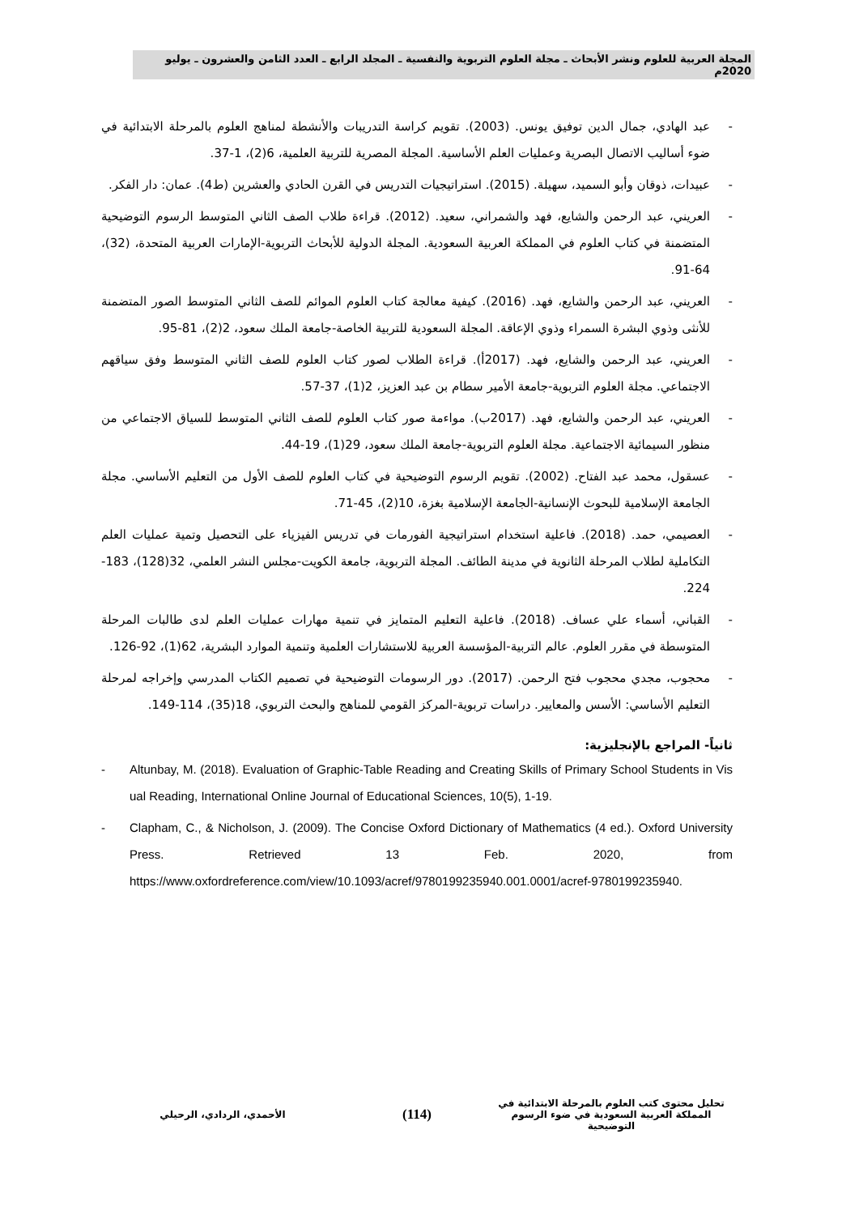المجلة العربية للعلوم ونشر الأبحاث ـ مجلة العلوم التربوية والنفسية ـ المجلد الرابع ـ العدد الثامن والعشرون ـ يوليو 2020م
- عبد الهادي، جمال الدين توفيق يونس. (2003). تقويم كراسة التدريبات والأنشطة لمناهج العلوم بالمرحلة الابتدائية في ضوء أساليب الاتصال البصرية وعمليات العلم الأساسية. المجلة المصرية للتربية العلمية، 6(2)، 1-37.
- عبيدات، ذوقان وأبو السميد، سهيلة. (2015). استراتيجيات التدريس في القرن الحادي والعشرين (ط4). عمان: دار الفكر.
- العريني، عبد الرحمن والشايع، فهد والشمراني، سعيد. (2012). قراءة طلاب الصف الثاني المتوسط الرسوم التوضيحية المتضمنة في كتاب العلوم في المملكة العربية السعودية. المجلة الدولية للأبحاث التربوية-الإمارات العربية المتحدة، (32)، 64-91.
- العريني، عبد الرحمن والشايع، فهد. (2016). كيفية معالجة كتاب العلوم الموائم للصف الثاني المتوسط الصور المتضمنة للأنثى وذوي البشرة السمراء وذوي الإعاقة. المجلة السعودية للتربية الخاصة-جامعة الملك سعود، 2(2)، 81-95.
- العريني، عبد الرحمن والشايع، فهد. (2017أ). قراءة الطلاب لصور كتاب العلوم للصف الثاني المتوسط وفق سياقهم الاجتماعي. مجلة العلوم التربوية-جامعة الأمير سطام بن عبد العزيز، 2(1)، 37-57.
- العريني، عبد الرحمن والشايع، فهد. (2017ب). مواءمة صور كتاب العلوم للصف الثاني المتوسط للسياق الاجتماعي من منظور السيمائية الاجتماعية. مجلة العلوم التربوية-جامعة الملك سعود، 29(1)، 19-44.
- عسقول، محمد عبد الفتاح. (2002). تقويم الرسوم التوضيحية في كتاب العلوم للصف الأول من التعليم الأساسي. مجلة الجامعة الإسلامية للبحوث الإنسانية-الجامعة الإسلامية بغزة، 10(2)، 45-71.
- العصيمي، حمد. (2018). فاعلية استخدام استراتيجية الفورمات في تدريس الفيزياء على التحصيل وتمية عمليات العلم التكاملية لطلاب المرحلة الثانوية في مدينة الطائف. المجلة التربوية، جامعة الكويت-مجلس النشر العلمي، 32(128)، 183-224.
- القباني، أسماء علي عساف. (2018). فاعلية التعليم المتمايز في تنمية مهارات عمليات العلم لدى طالبات المرحلة المتوسطة في مقرر العلوم. عالم التربية-المؤسسة العربية للاستشارات العلمية وتنمية الموارد البشرية، 62(1)، 92-126.
- محجوب، مجدي محجوب فتح الرحمن. (2017). دور الرسومات التوضيحية في تصميم الكتاب المدرسي وإخراجه لمرحلة التعليم الأساسي: الأسس والمعايير. دراسات تربوية-المركز القومي للمناهج والبحث التربوي، 18(35)، 114-149.
ثانياً- المراجع بالإنجليزية:
- Altunbay, M. (2018). Evaluation of Graphic-Table Reading and Creating Skills of Primary School Students in Visual Reading, International Online Journal of Educational Sciences, 10(5), 1-19.
- Clapham, C., & Nicholson, J. (2009). The Concise Oxford Dictionary of Mathematics (4 ed.). Oxford University Press. Retrieved 13 Feb. 2020, from https://www.oxfordreference.com/view/10.1093/acref/9780199235940.001.0001/acref-9780199235940.
تحليل محتوى كتب العلوم بالمرحلة الابتدائية في المملكة العربية السعودية في ضوء الرسوم التوضيحية
(114)
الأحمدي، الردادي، الرحيلي